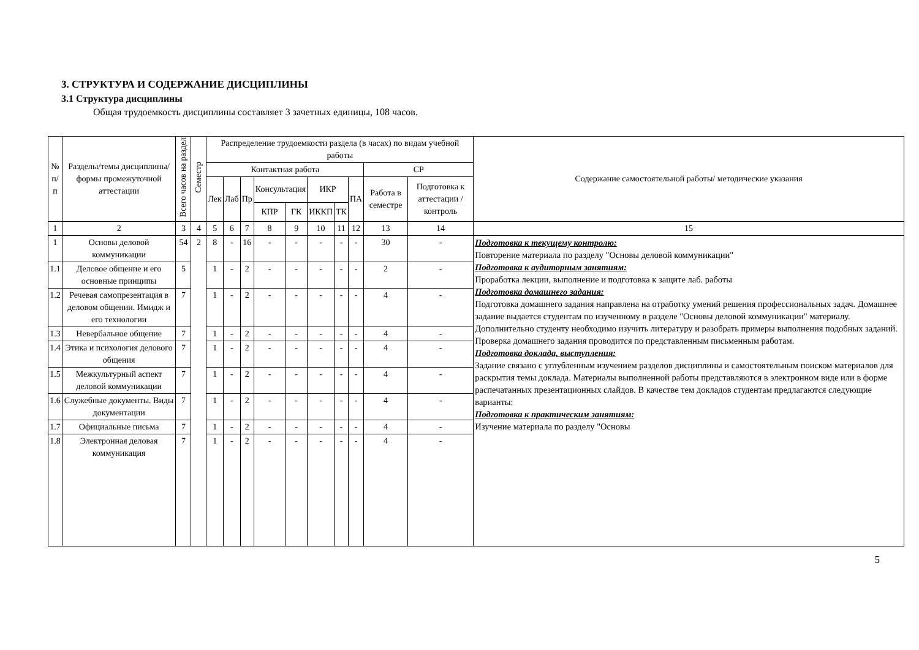3. СТРУКТУРА И СОДЕРЖАНИЕ ДИСЦИПЛИНЫ
3.1 Структура дисциплины
Общая трудоемкость дисциплины составляет 3 зачетных единицы, 108 часов.
| № п/п | Разделы/темы дисциплины/формы промежуточной аттестации | Всего часов на раздел | Семестр | Распределение трудоемкости раздела (в часах) по видам учебной работы | | | | | | | | | | Содержание самостоятельной работы/ методические указания |
| --- | --- | --- | --- | --- | --- | --- | --- | --- | --- | --- | --- | --- | --- | --- |
| | | | | Контактная работа | | | | | | | | СР | | |
| | | | | Лек | Лаб | Пр | Консультация | | ИКР | | ПА | Работа в семестре | Подготовка к аттестации /контроль | |
| | | | | | | | КПР | ГК | ИККП | ТК | | | | |
| 1 | 2 | 3 | 4 | 5 | 6 | 7 | 8 | 9 | 10 | 11 | 12 | 13 | 14 | 15 |
| 1 | Основы деловой коммуникации | 54 | 2 | 8 | - | 16 | - | - | - | - | - | 30 | - | Подготовка к текущему контролю: Повторение материала по разделу "Основы деловой коммуникации" Подготовка к аудиторным занятиям: Проработка лекции, выполнение и подготовка к защите лаб. работы Подготовка домашнего задания: Подготовка домашнего задания направлена на отработку умений решения профессиональных задач. Домашнее задание выдается студентам по изученному в разделе "Основы деловой коммуникации" материалу. Дополнительно студенту необходимо изучить литературу и разобрать примеры выполнения подобных заданий. Проверка домашнего задания проводится по представленным письменным работам. Подготовка доклада, выступления: Задание связано с углубленным изучением разделов дисциплины и самостоятельным поиском материалов для раскрытия темы доклада. Материалы выполненной работы представляются в электронном виде или в форме распечатанных презентационных слайдов. В качестве тем докладов студентам предлагаются следующие варианты: Подготовка к практическим занятиям: Изучение материала по разделу "Основы |
| 1.1 | Деловое общение и его основные принципы | 5 | | 1 | - | 2 | - | - | - | - | - | 2 | - | |
| 1.2 | Речевая самопрезентация в деловом общении. Имидж и его технологии | 7 | | 1 | - | 2 | - | - | - | - | - | 4 | - | |
| 1.3 | Невербальное общение | 7 | | 1 | - | 2 | - | - | - | - | - | 4 | - | |
| 1.4 | Этика и психология делового общения | 7 | | 1 | - | 2 | - | - | - | - | - | 4 | - | |
| 1.5 | Межкультурный аспект деловой коммуникации | 7 | | 1 | - | 2 | - | - | - | - | - | 4 | - | |
| 1.6 | Служебные документы. Виды документации | 7 | | 1 | - | 2 | - | - | - | - | - | 4 | - | |
| 1.7 | Официальные письма | 7 | | 1 | - | 2 | - | - | - | - | - | 4 | - | |
| 1.8 | Электронная деловая коммуникация | 7 | | 1 | - | 2 | - | - | - | - | - | 4 | - | |
5